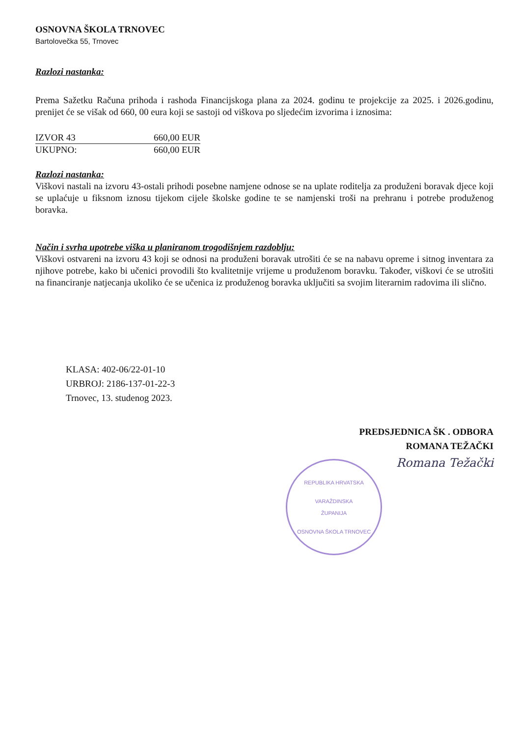OSNOVNA ŠKOLA TRNOVEC
Bartolovečka 55, Trnovec
Razlozi nastanka:
Prema Sažetku Računa prihoda i rashoda Financijskoga plana za 2024. godinu te projekcije za 2025. i 2026.godinu, prenijet će se višak od 660, 00 eura koji se sastoji od viškova po sljedećim izvorima i iznosima:
| IZVOR 43 | 660,00 EUR |
| UKUPNO: | 660,00 EUR |
Razlozi nastanka:
Viškovi nastali na izvoru 43-ostali prihodi posebne namjene odnose se na uplate roditelja za produženi boravak djece koji se uplaćuje u fiksnom iznosu tijekom cijele školske godine te se namjenski troši na prehranu i potrebe produženog boravka.
Način i svrha upotrebe viška u planiranom trogodišnjem razdoblju:
Viškovi ostvareni na izvoru 43 koji se odnosi na produženi boravak utrošiti će se na nabavu opreme i sitnog inventara za njihove potrebe, kako bi učenici provodili što kvalitetnije vrijeme u produženom boravku. Također, viškovi će se utrošiti na financiranje natjecanja ukoliko će se učenica iz produženog boravka uključiti sa svojim literarnim radovima ili slično.
KLASA: 402-06/22-01-10
URBROJ: 2186-137-01-22-3
Trnovec, 13. studenog 2023.
PREDSJEDNICA ŠK . ODBORA
ROMANA TEŽAČKI
Romana Težački
REPUBLIKA HRVATSKA
VARAŽDINSKA
ŽUPANIJA
OSNOVNA ŠKOLA TRNOVEC